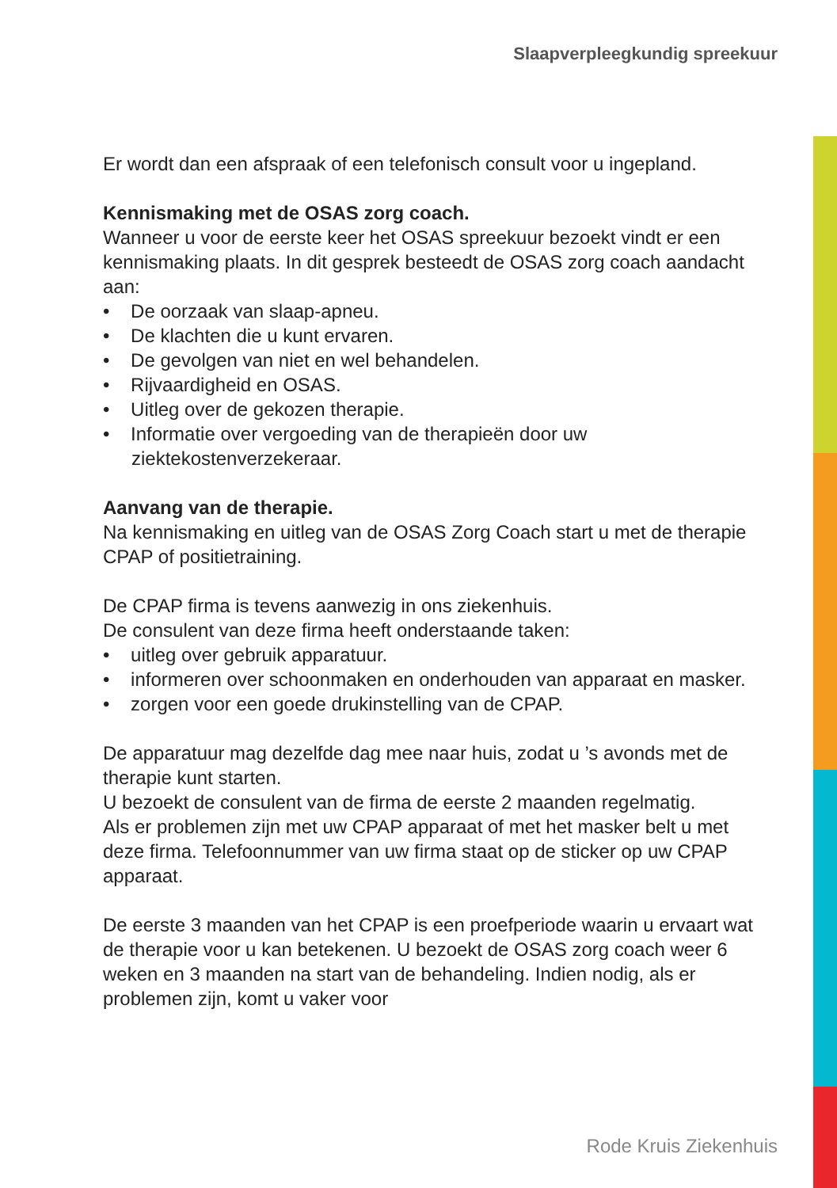Slaapverpleegkundig spreekuur
Er wordt dan een afspraak of een telefonisch consult voor u ingepland.
Kennismaking met de OSAS zorg coach.
Wanneer u voor de eerste keer het OSAS spreekuur bezoekt vindt er een kennismaking plaats. In dit gesprek besteedt de OSAS zorg coach aandacht aan:
• De oorzaak van slaap-apneu.
• De klachten die u kunt ervaren.
• De gevolgen van niet en wel behandelen.
• Rijvaardigheid en OSAS.
• Uitleg over de gekozen therapie.
• Informatie over vergoeding van de therapieën door uw ziektekostenverzekeraar.
Aanvang van de therapie.
Na kennismaking en uitleg van de OSAS Zorg Coach start u met de therapie CPAP of positietraining.
De CPAP firma is tevens aanwezig in ons ziekenhuis.
De consulent van deze firma heeft onderstaande taken:
• uitleg over gebruik apparatuur.
• informeren over schoonmaken en onderhouden van apparaat en masker.
• zorgen voor een goede drukinstelling van de CPAP.
De apparatuur mag dezelfde dag mee naar huis, zodat u ’s avonds met de therapie kunt starten.
U bezoekt de consulent van de firma de eerste 2 maanden regelmatig.
Als er problemen zijn met uw CPAP apparaat of met het masker belt u met deze firma. Telefoonnummer van uw firma staat op de sticker op uw CPAP apparaat.
De eerste 3 maanden van het CPAP is een proefperiode waarin u ervaart wat de therapie voor u kan betekenen. U bezoekt de OSAS zorg coach weer 6 weken en 3 maanden na start van de behandeling. Indien nodig, als er problemen zijn, komt u vaker voor
Rode Kruis Ziekenhuis